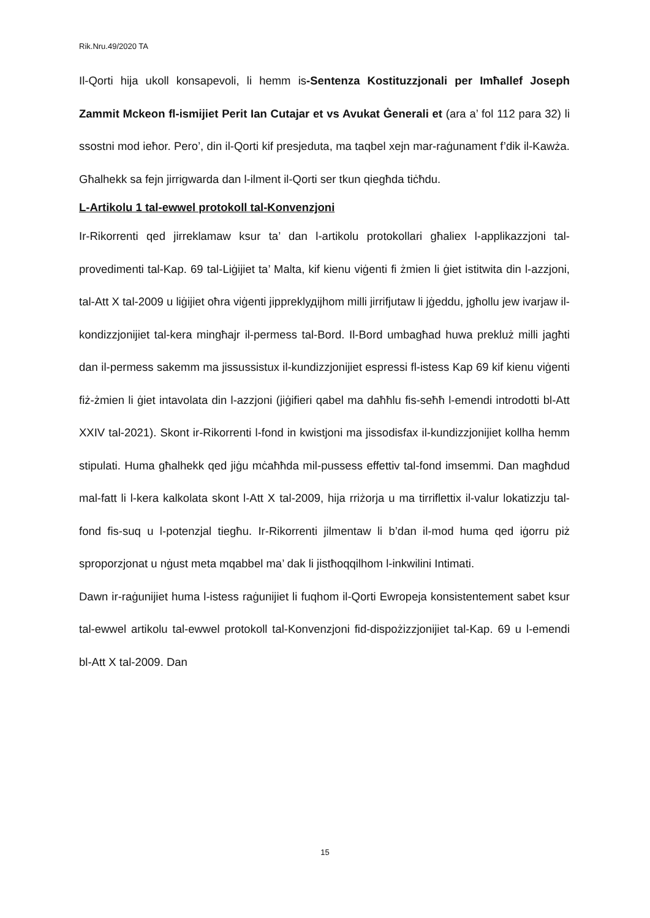Rik.Nru.49/2020 TA
Il-Qorti hija ukoll konsapevoli, li hemm is-Sentenza Kostituzzjonali per Imħallef Joseph Zammit Mckeon fl-ismijiet Perit Ian Cutajar et vs Avukat Ġenerali et (ara a’ fol 112 para 32) li ssostni mod ieħor. Pero’, din il-Qorti kif presjeduta, ma taqbel xejn mar-raġunament f’dik il-Kawża. Għalhekk sa fejn jirrigwarda dan l-ilment il-Qorti ser tkun qiegħda tiċħdu.
L-Artikolu 1 tal-ewwel protokoll tal-Konvenzjoni
Ir-Rikorrenti qed jirreklamaw ksur ta’ dan l-artikolu protokollari għaliex l-applikazzjoni tal-provedimenti tal-Kap. 69 tal-Liġijiet ta’ Malta, kif kienu viġenti fi żmien li ġiet istitwita din l-azzjoni, tal-Att X tal-2009 u liġijiet oħra viġenti jippreklудijhom milli jirrifjutaw li jġeddu, jgħollu jew ivarjaw il-kondizzjonijiet tal-kera mingħajr il-permess tal-Bord. Il-Bord umbagħad huwa prekluż milli jagħti dan il-permess sakemm ma jissussistux il-kundizzjonijiet espressi fl-istess Kap 69 kif kienu viġenti fiż-żmien li ġiet intavolata din l-azzjoni (jiġifieri qabel ma daħħlu fis-seħħ l-emendi introdotti bl-Att XXIV tal-2021). Skont ir-Rikorrenti l-fond in kwistjoni ma jissodisfax il-kundizzjonijiet kollha hemm stipulati. Huma għalhekk qed jiġu mċaħħda mil-pussess effettiv tal-fond imsemmi. Dan magħdud mal-fatt li l-kera kalkolata skont l-Att X tal-2009, hija rriżorja u ma tirriflettix il-valur lokatizzju tal-fond fis-suq u l-potenzjal tiegħu. Ir-Rikorrenti jilmentaw li b’dan il-mod huma qed iġorru piż sproporzjonat u nġust meta mqabbel ma’ dak li jistħoqqilhom l-inkwilini Intimati.
Dawn ir-raġunijiet huma l-istess raġunijiet li fuqhom il-Qorti Ewropeja konsistentement sabet ksur tal-ewwel artikolu tal-ewwel protokoll tal-Konvenzjoni fid-dispożizzjonijiet tal-Kap. 69 u l-emendi bl-Att X tal-2009. Dan
15